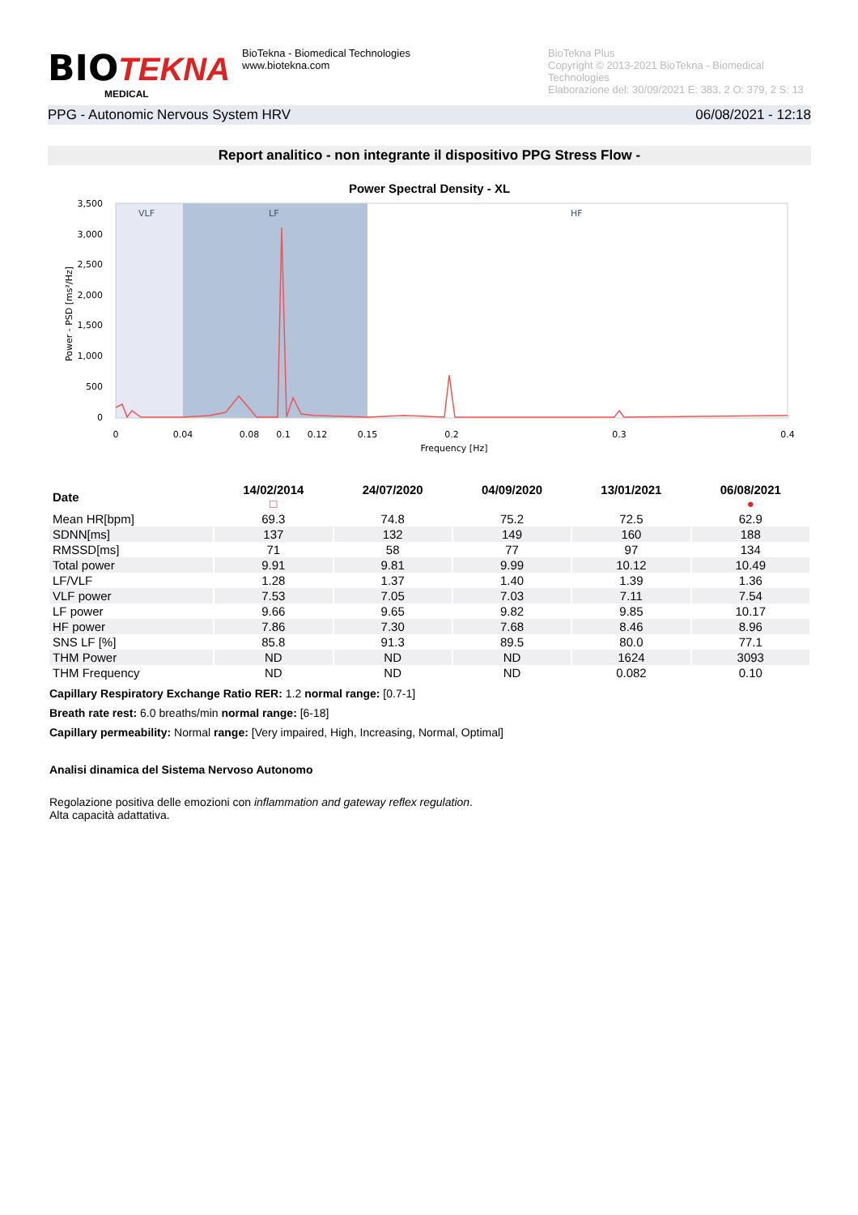BIO TEKNA
MEDICAL
BioTekna - Biomedical Technologies
www.biotekna.com
BioTekna Plus
Copyright © 2013-2021 BioTekna - Biomedical Technologies
Elaborazione del: 30/09/2021 E: 383, 2 O: 379, 2 S: 13
PPG - Autonomic Nervous System HRV 06/08/2021 - 12:18
Report analitico - non integrante il dispositivo PPG Stress Flow -
Power Spectral Density - XL
VLF
LF
HF
3,500
3,000
2,500
2,000
1,500
1,000
500
0
Power - PSD [ms²/Hz]
0
0.04
0.08
0.1
0.12
0.15
0.2
0.3
0.4
Frequency [Hz]
| Date | 14/02/2014 □ | 24/07/2020 | 04/09/2020 | 13/01/2021 | 06/08/2021 ● |
| --- | --- | --- | --- | --- | --- |
| Mean HR[bpm] | 69.3 | 74.8 | 75.2 | 72.5 | 62.9 |
| SDNN[ms] | 137 | 132 | 149 | 160 | 188 |
| RMSSD[ms] | 71 | 58 | 77 | 97 | 134 |
| Total power | 9.91 | 9.81 | 9.99 | 10.12 | 10.49 |
| LF/VLF | 1.28 | 1.37 | 1.40 | 1.39 | 1.36 |
| VLF power | 7.53 | 7.05 | 7.03 | 7.11 | 7.54 |
| LF power | 9.66 | 9.65 | 9.82 | 9.85 | 10.17 |
| HF power | 7.86 | 7.30 | 7.68 | 8.46 | 8.96 |
| SNS LF [%] | 85.8 | 91.3 | 89.5 | 80.0 | 77.1 |
| THM Power | ND | ND | ND | 1624 | 3093 |
| THM Frequency | ND | ND | ND | 0.082 | 0.10 |
Capillary Respiratory Exchange Ratio RER: 1.2 normal range: [0.7-1]
Breath rate rest: 6.0 breaths/min normal range: [6-18]
Capillary permeability: Normal range: [Very impaired, High, Increasing, Normal, Optimal]
Analisi dinamica del Sistema Nervoso Autonomo
Regolazione positiva delle emozioni con inflammation and gateway reflex regulation.
Alta capacità adattativa.